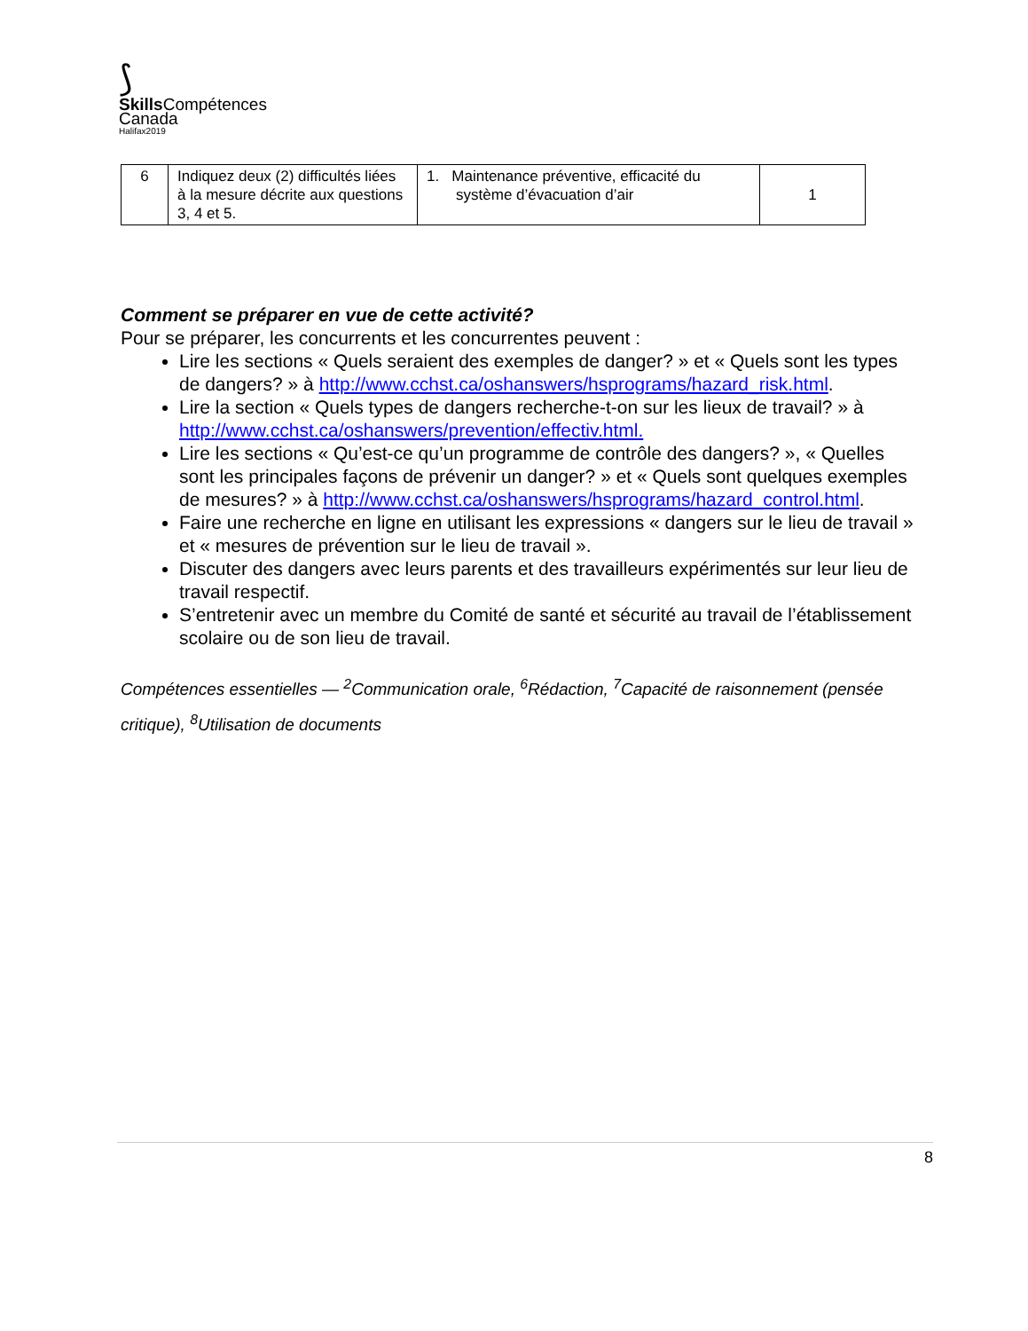⟆
Skills Compétences
Canada
Halifax2019
| 6 | Indiquez deux (2) difficultés liées à la mesure décrite aux questions 3, 4 et 5. | 1. Maintenance préventive, efficacité du système d’évacuation d’air | 1 |
Comment se préparer en vue de cette activité?
Pour se préparer, les concurrents et les concurrentes peuvent :
Lire les sections « Quels seraient des exemples de danger? » et « Quels sont les types de dangers? » à http://www.cchst.ca/oshanswers/hsprograms/hazard_risk.html.
Lire la section « Quels types de dangers recherche-t-on sur les lieux de travail? » à http://www.cchst.ca/oshanswers/prevention/effectiv.html.
Lire les sections « Qu’est-ce qu’un programme de contrôle des dangers? », « Quelles sont les principales façons de prévenir un danger? » et « Quels sont quelques exemples de mesures? » à http://www.cchst.ca/oshanswers/hsprograms/hazard_control.html.
Faire une recherche en ligne en utilisant les expressions « dangers sur le lieu de travail » et « mesures de prévention sur le lieu de travail ».
Discuter des dangers avec leurs parents et des travailleurs expérimentés sur leur lieu de travail respectif.
S’entretenir avec un membre du Comité de santé et sécurité au travail de l’établissement scolaire ou de son lieu de travail.
Compétences essentielles — <sup>2</sup>Communication orale, <sup>6</sup>Rédaction, <sup>7</sup>Capacité de raisonnement (pensée critique), <sup>8</sup>Utilisation de documents
8